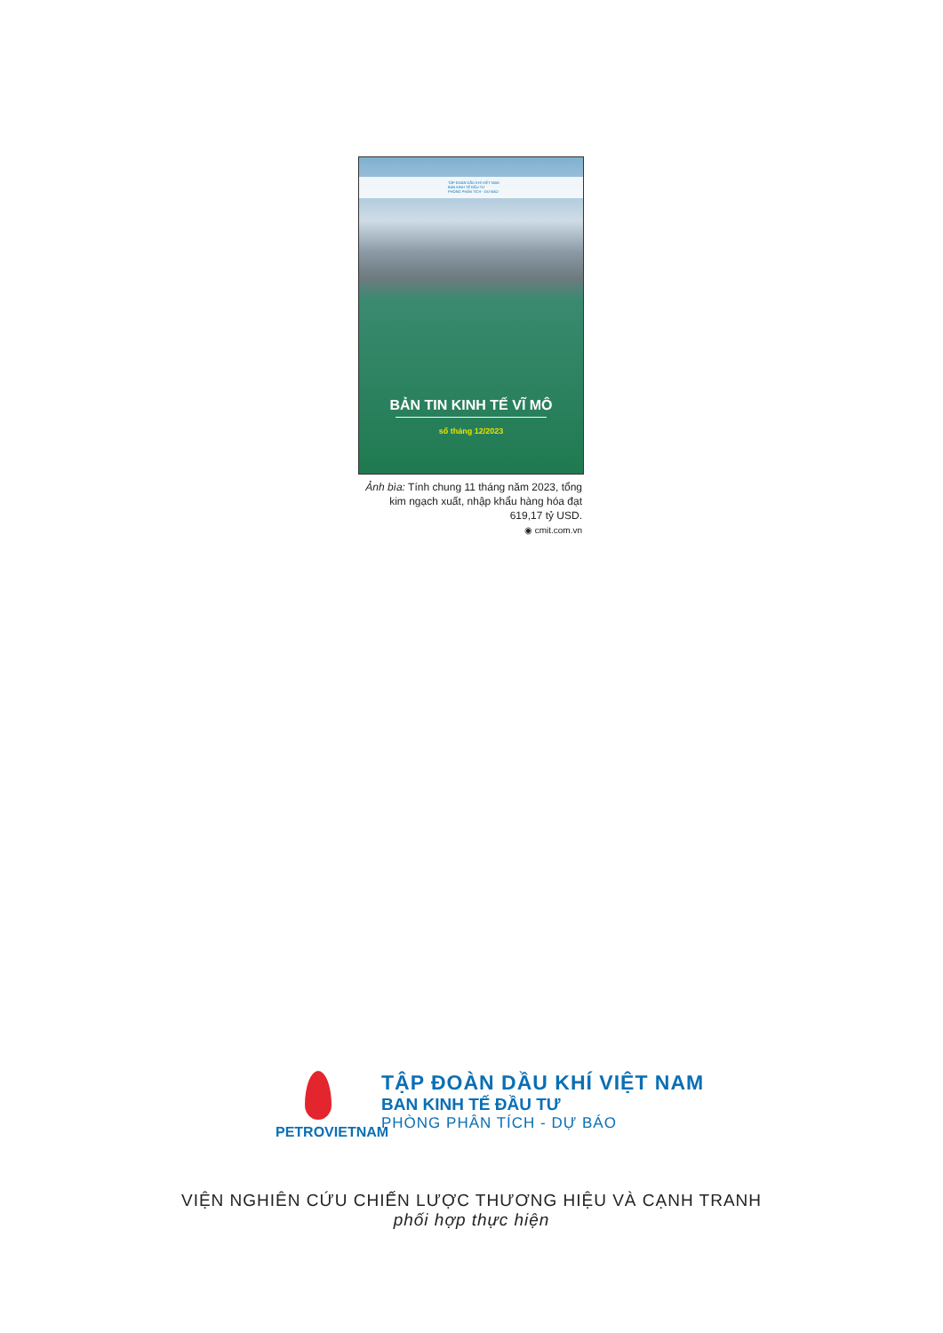TẬP ĐOÀN DẦU KHÍ VIỆT NAM
BAN KINH TẾ ĐẦU TƯ
PHÒNG PHÂN TÍCH - DỰ BÁO
BẢN TIN KINH TẾ VĨ MÔ
số tháng 12/2023
Ảnh bìa: Tính chung 11 tháng năm 2023, tổng kim ngạch xuất, nhập khẩu hàng hóa đạt 619,17 tỷ USD.
◉ cmit.com.vn
PETROVIETNAM
TẬP ĐOÀN DẦU KHÍ VIỆT NAM
BAN KINH TẾ ĐẦU TƯ
PHÒNG PHÂN TÍCH - DỰ BÁO
VIỆN NGHIÊN CỨU CHIẾN LƯỢC THƯƠNG HIỆU VÀ CẠNH TRANH
phối hợp thực hiện